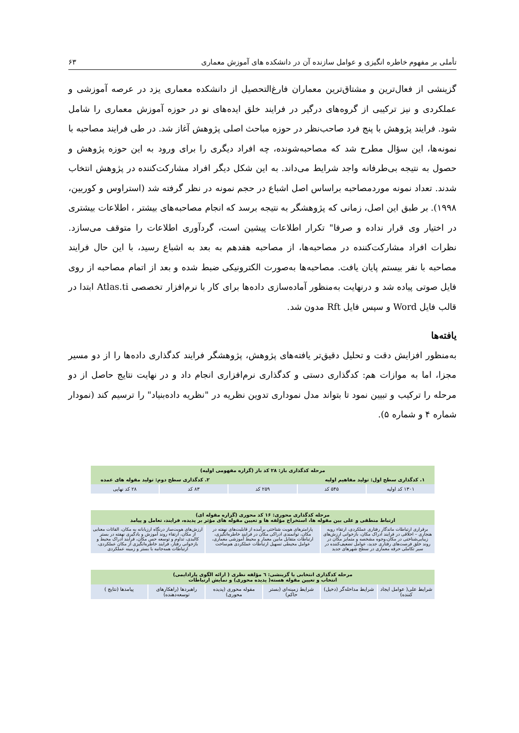تأملی بر مفهوم خاطره انگیزی و عوامل سازنده آن در دانشکده های آموزش معماری ۶۳
گزینشی از فعال‌ترین و مشتاق‌ترین معماران فارغ‌التحصیل از دانشکده معماری یزد در عرصه آموزشی و عملکردی و نیز ترکیبی از گروه‌های درگیر در فرایند خلق ایده‌های نو در حوزه آموزش معماری را شامل شود. فرایند پژوهش با پنج فرد صاحب‌نظر در حوزه مباحث اصلی پژوهش آغاز شد. در طی فرایند مصاحبه با نمونه‌ها، این سؤال مطرح شد که مصاحبه‌شونده، چه افراد دیگری را برای ورود به این حوزه پژوهش و حصول به نتیجه بی‌طرفانه واجد شرایط می‌داند. به این شکل دیگر افراد مشارکت‌کننده در پژوهش انتخاب شدند. تعداد نمونه موردمصاحبه براساس اصل اشباع در حجم نمونه در نظر گرفته شد (استراوس و کوربین، ۱۹۹۸). بر طبق این اصل، زمانی که پژوهشگر به نتیجه برسد که انجام مصاحبه‌های بیشتر ، اطلاعات بیشتری در اختیار وی قرار نداده و صرفا" تکرار اطلاعات پیشین است، گردآوری اطلاعات را متوقف می‌سازد. نظرات افراد مشارکت‌کننده در مصاحبه‌ها، از مصاحبه هفدهم به بعد به اشباع رسید، با این حال فرایند مصاحبه با نفر بیستم پایان یافت. مصاحبه‌ها به‌صورت الکترونیکی ضبط شده و بعد از اتمام مصاحبه از روی فایل صوتی پیاده شد و درنهایت به‌منظور آماده‌سازی داده‌ها برای کار با نرم‌افزار تخصصی Atlas.ti ابتدا در قالب فایل Word و سپس فایل Rft مدون شد.
یافته‌ها
به‌منظور افزایش دقت و تحلیل دقیق‌تر یافته‌های پژوهش، پژوهشگر فرایند کدگذاری داده‌ها را از دو مسیر مجزا، اما به موازات هم: کدگذاری دستی و کدگذاری نرم‌افزاری انجام داد و در نهایت نتایج حاصل از دو مرحله را ترکیب و تبیین نمود تا بتواند مدل نموداری تدوین نظریه در "نظریه داده‌بنیاد" را ترسیم کند (نمودار شماره ۴ و شماره ۵).
مرحله کدگذاری باز: ۲۸ کد باز (گزاره مفهومی اولیه)
۱. کدگذاری سطح اول: تولید مفاهیم اولیه ۲. کدگذاری سطح دوم: تولید مقوله های عمده
۱۳۰۱ کد اولیه ۵۴۵ کد ۲۵۹ کد ۸۳ کد ۲۸ کد نهایی
مرحله کدگذاری محوری: ۱۶ کد محوری (گزاره مقوله ای)
ارتباط منطقی و علی بین مقوله ها، استخراج مؤلفه ها و تعیین مقوله های مؤثر بر پدیده، فرایند، تعامل و پیامد
برقراری ارتباطات ماندگار رفتاری عملکردی، ارتقاء رویه هنجاری – اخلاقی در فرایند ادراک مکان، بازخوانی ارزش‌های زیبایی‌شناختی در مکان،وجوه مشخصه و متمایز مکان در روند خلق فرصت‌های رفتاری جدید، عوامل تضعیف‌کننده در سیر تکاملی حرفه معماری در سطح شهرهای جدید
پارامترهای هویت شناختی برآمده از قابلیت‌های نهفته در مکان، توانمندی ادراکی مکان در فرایند خاطره‌انگیزی، ارتباطات متقابل مابین معمار و محیط آموزشی معماری، عوامل محیطی تسهیل ارتباطات عملکردی هم‌ساخت
ارزش‌های هویت‌ساز درنگاه ارزیابانه به مکان، القائات معنایی از مکان، ارتقاء روند آموزش و یادگیری نهفته در بستر کالبدی، تداوم و توسعه حس مکان، فرایند ادراک محیط و بازخوانی رفتار، فرایند خاطره‌انگیزی از مکان عملکردی، ارتباطات همه‌جانبه با بستر و زمینه عملکردی
مرحله کدگذاری انتخابی یا گزینشی: ٦ مؤلفه نظری ( ارائه الگوی پارادایمی)
انتخاب و تعیین مقوله هسته( پدیده محوری) و نمایش ارتباطات
شرایط علی( عوامل ایجاد کننده) شرایط مداخله‌گر (دخیل) شرایط زمینه‌ای (بستر حاکم) مقوله محوری (پدیده محوری) راهبردها (راهکارهای توسعه‌دهنده)
پیامدها (نتایج )